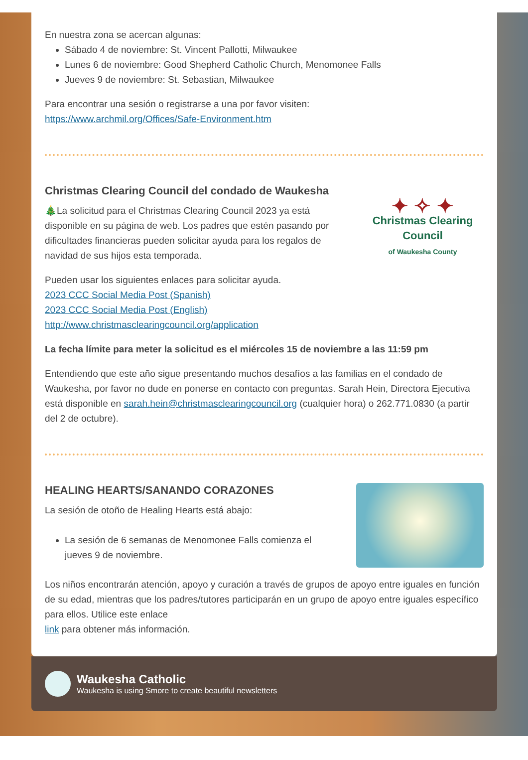En nuestra zona se acercan algunas:
Sábado 4 de noviembre: St. Vincent Pallotti, Milwaukee
Lunes 6 de noviembre: Good Shepherd Catholic Church, Menomonee Falls
Jueves 9 de noviembre: St. Sebastian, Milwaukee
Para encontrar una sesión o registrarse a una por favor visiten:
https://www.archmil.org/Offices/Safe-Environment.htm
Christmas Clearing Council del condado de Waukesha
🎄La solicitud para el Christmas Clearing Council 2023 ya está disponible en su página de web. Los padres que estén pasando por dificultades financieras pueden solicitar ayuda para los regalos de navidad de sus hijos esta temporada.
✦ ✧ ✦
Christmas Clearing Council
of Waukesha County
Pueden usar los siguientes enlaces para solicitar ayuda.
2023 CCC Social Media Post (Spanish)
2023 CCC Social Media Post (English)
http://www.christmasclearingcouncil.org/application
La fecha límite para meter la solicitud es el miércoles 15 de noviembre a las 11:59 pm
Entendiendo que este año sigue presentando muchos desafíos a las familias en el condado de Waukesha, por favor no dude en ponerse en contacto con preguntas. Sarah Hein, Directora Ejecutiva está disponible en sarah.hein@christmasclearingcouncil.org (cualquier hora) o 262.771.0830 (a partir del 2 de octubre).
HEALING HEARTS/SANANDO CORAZONES
La sesión de otoño de Healing Hearts está abajo:
La sesión de 6 semanas de Menomonee Falls comienza el jueves 9 de noviembre.
Los niños encontrarán atención, apoyo y curación a través de grupos de apoyo entre iguales en función de su edad, mientras que los padres/tutores participarán en un grupo de apoyo entre iguales específico para ellos. Utilice este enlace
link para obtener más información.
Waukesha Catholic
Waukesha is using Smore to create beautiful newsletters